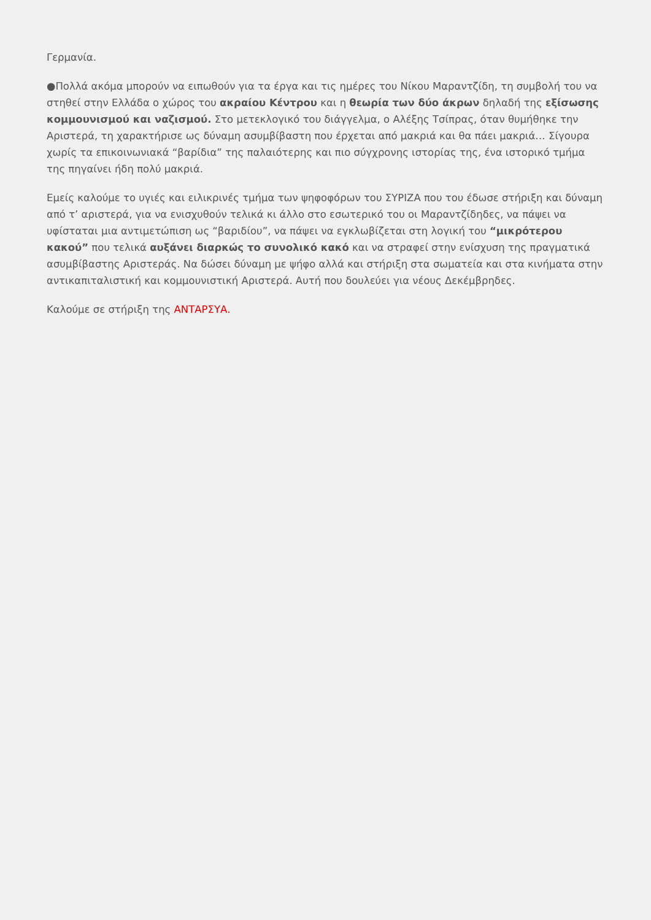Γερμανία.
●Πολλά ακόμα μπορούν να ειπωθούν για τα έργα και τις ημέρες του Νίκου Μαραντζίδη, τη συμβολή του να στηθεί στην Ελλάδα ο χώρος του ακραίου Κέντρου και η θεωρία των δύο άκρων δηλαδή της εξίσωσης κομμουνισμού και ναζισμού. Στο μετεκλογικό του διάγγελμα, ο Αλέξης Τσίπρας, όταν θυμήθηκε την Αριστερά, τη χαρακτήρισε ως δύναμη ασυμβίβαστη που έρχεται από μακριά και θα πάει μακριά… Σίγουρα χωρίς τα επικοινωνιακά “βαρίδια” της παλαιότερης και πιο σύγχρονης ιστορίας της, ένα ιστορικό τμήμα της πηγαίνει ήδη πολύ μακριά.
Εμείς καλούμε το υγιές και ειλικρινές τμήμα των ψηφοφόρων του ΣΥΡΙΖΑ που του έδωσε στήριξη και δύναμη από τ’ αριστερά, για να ενισχυθούν τελικά κι άλλο στο εσωτερικό του οι Μαραντζίδηδες, να πάψει να υφίσταται μια αντιμετώπιση ως “βαριδίου”, να πάψει να εγκλωβίζεται στη λογική του “μικρότερου κακού” που τελικά αυξάνει διαρκώς το συνολικό κακό και να στραφεί στην ενίσχυση της πραγματικά ασυμβίβαστης Αριστεράς. Να δώσει δύναμη με ψήφο αλλά και στήριξη στα σωματεία και στα κινήματα στην αντικαπιταλιστική και κομμουνιστική Αριστερά. Αυτή που δουλεύει για νέους Δεκέμβρηδες.
Καλούμε σε στήριξη της ΑΝΤΑΡΣΥΑ.